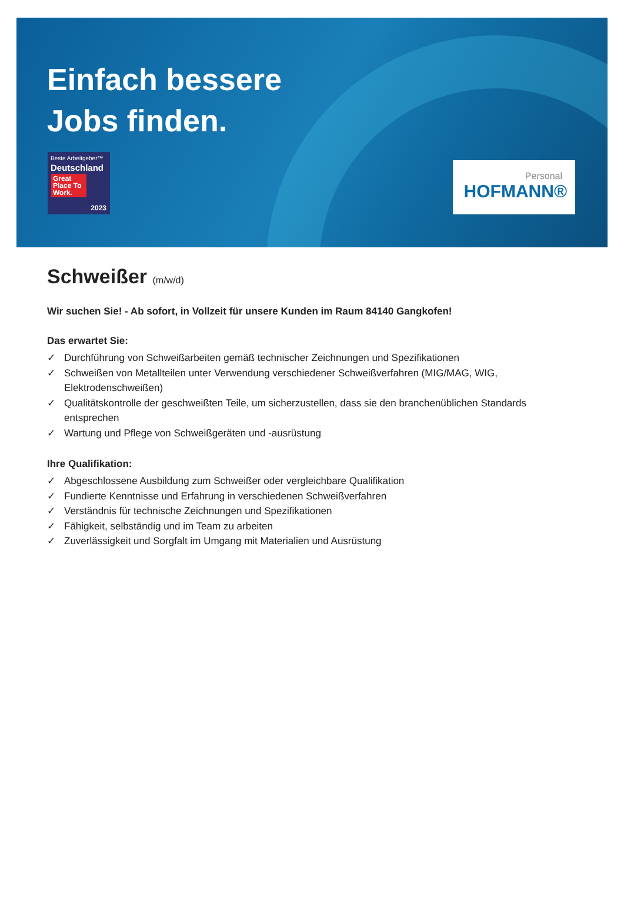Einfach bessere
Jobs finden.
Beste Arbeitgeber™
Deutschland
Great Place To Work.
2023
Personal
HOFMANN®
Schweißer (m/w/d)
Wir suchen Sie! - Ab sofort, in Vollzeit für unsere Kunden im Raum 84140 Gangkofen!
Das erwartet Sie:
✓ Durchführung von Schweißarbeiten gemäß technischer Zeichnungen und Spezifikationen
✓ Schweißen von Metallteilen unter Verwendung verschiedener Schweißverfahren (MIG/MAG, WIG, Elektrodenschweißen)
✓ Qualitätskontrolle der geschweißten Teile, um sicherzustellen, dass sie den branchenüblichen Standards entsprechen
✓ Wartung und Pflege von Schweißgeräten und -ausrüstung
Ihre Qualifikation:
✓ Abgeschlossene Ausbildung zum Schweißer oder vergleichbare Qualifikation
✓ Fundierte Kenntnisse und Erfahrung in verschiedenen Schweißverfahren
✓ Verständnis für technische Zeichnungen und Spezifikationen
✓ Fähigkeit, selbständig und im Team zu arbeiten
✓ Zuverlässigkeit und Sorgfalt im Umgang mit Materialien und Ausrüstung